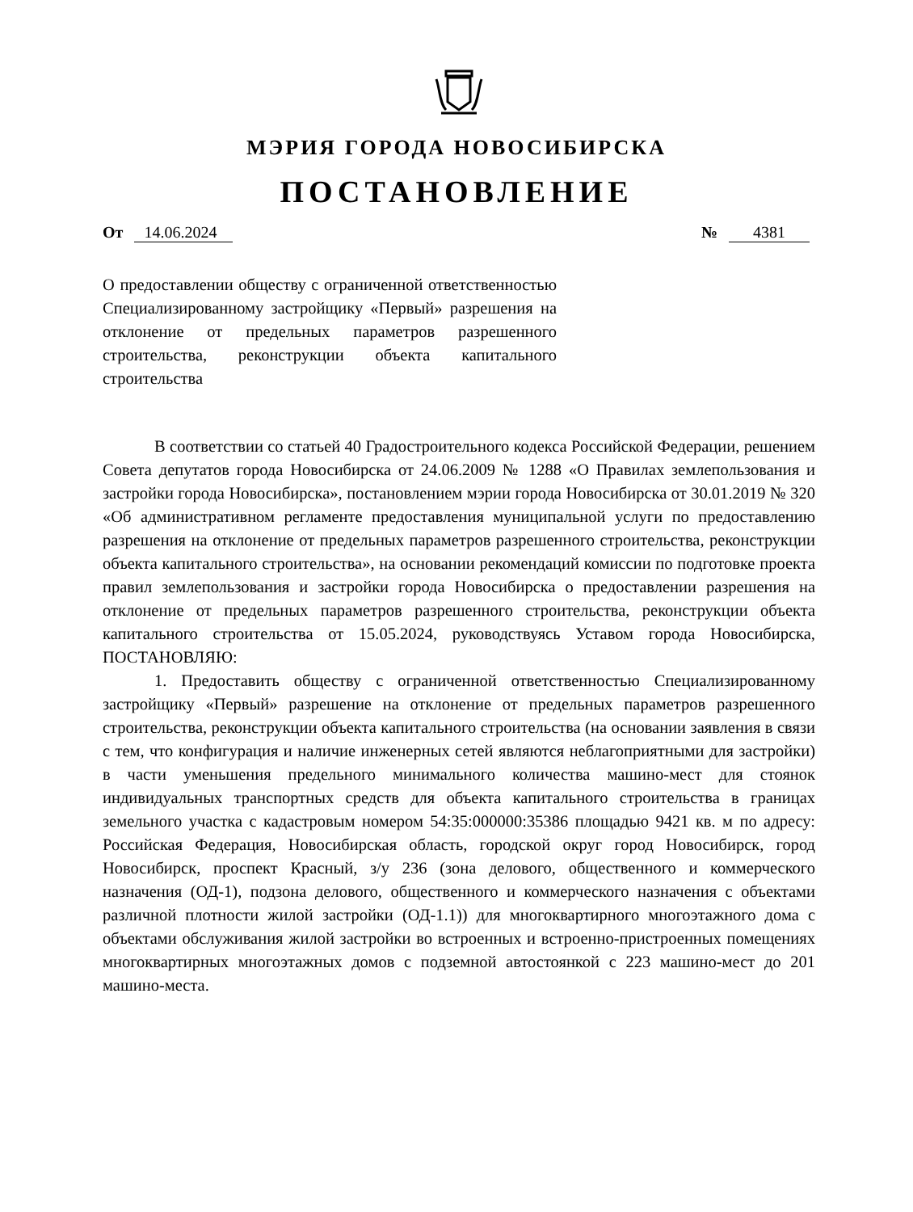МЭРИЯ ГОРОДА НОВОСИБИРСКА
ПОСТАНОВЛЕНИЕ
От 14.06.2024 № 4381
О предоставлении обществу с ограниченной ответственностью Специализированному застройщику «Первый» разрешения на отклонение от предельных параметров разрешенного строительства, реконструкции объекта капитального строительства
В соответствии со статьей 40 Градостроительного кодекса Российской Федерации, решением Совета депутатов города Новосибирска от 24.06.2009 № 1288 «О Правилах землепользования и застройки города Новосибирска», постановлением мэрии города Новосибирска от 30.01.2019 № 320 «Об административном регламенте предоставления муниципальной услуги по предоставлению разрешения на отклонение от предельных параметров разрешенного строительства, реконструкции объекта капитального строительства», на основании рекомендаций комиссии по подготовке проекта правил землепользования и застройки города Новосибирска о предоставлении разрешения на отклонение от предельных параметров разрешенного строительства, реконструкции объекта капитального строительства от 15.05.2024, руководствуясь Уставом города Новосибирска, ПОСТАНОВЛЯЮ:
1. Предоставить обществу с ограниченной ответственностью Специализированному застройщику «Первый» разрешение на отклонение от предельных параметров разрешенного строительства, реконструкции объекта капитального строительства (на основании заявления в связи с тем, что конфигурация и наличие инженерных сетей являются неблагоприятными для застройки) в части уменьшения предельного минимального количества машино-мест для стоянок индивидуальных транспортных средств для объекта капитального строительства в границах земельного участка с кадастровым номером 54:35:000000:35386 площадью 9421 кв. м по адресу: Российская Федерация, Новосибирская область, городской округ город Новосибирск, город Новосибирск, проспект Красный, з/у 236 (зона делового, общественного и коммерческого назначения (ОД-1), подзона делового, общественного и коммерческого назначения с объектами различной плотности жилой застройки (ОД-1.1)) для многоквартирного многоэтажного дома с объектами обслуживания жилой застройки во встроенных и встроенно-пристроенных помещениях многоквартирных многоэтажных домов с подземной автостоянкой с 223 машино-мест до 201 машино-места.